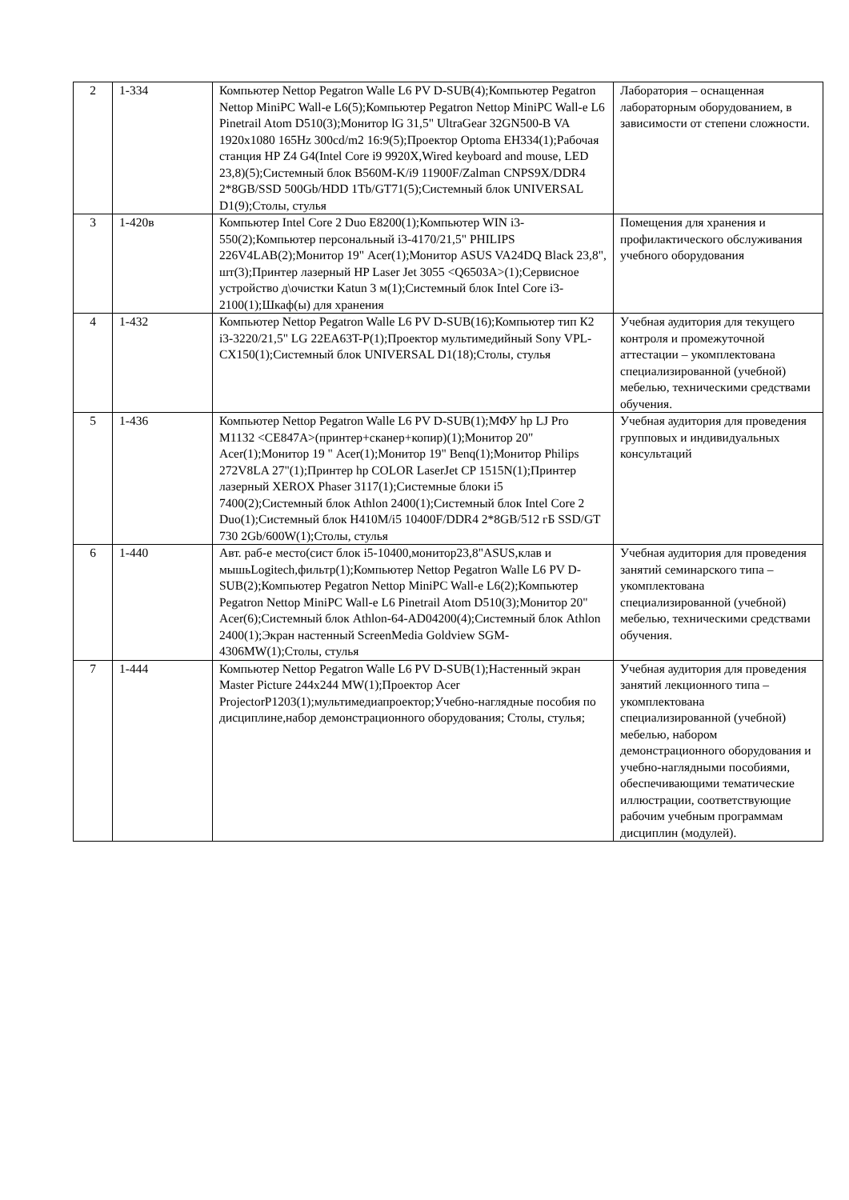| 2 | 1-334 | Компьютер Nettop Pegatron Walle L6 PV D-SUB(4);Компьютер Pegatron Nettop MiniPC Wall-e L6(5);Компьютер Pegatron Nettop MiniPC Wall-e L6 Pinetrail Atom D510(3);Монитор lG 31,5" UltraGear 32GN500-B VA 1920x1080 165Hz 300cd/m2 16:9(5);Проектор Optoma EH334(1);Рабочая станция HP Z4 G4(Intel Core i9 9920X,Wired keyboard and mouse, LED 23,8)(5);Системный блок B560M-K/i9 11900F/Zalman CNPS9X/DDR4 2*8GB/SSD 500Gb/HDD 1Tb/GT71(5);Системный блок UNIVERSAL D1(9);Столы, стулья | Лаборатория – оснащенная лабораторным оборудованием, в зависимости от степени сложности. |
| 3 | 1-420в | Компьютер Intel Core 2 Duo E8200(1);Компьютер WIN i3-550(2);Компьютер персональный i3-4170/21,5" PHILIPS 226V4LAB(2);Монитор 19" Acer(1);Монитор ASUS VA24DQ Black 23,8", шт(3);Принтер лазерный HP Laser Jet 3055 <Q6503A>(1);Сервисное устройство д\очистки Katun 3 м(1);Системный блок Intel Core i3-2100(1);Шкаф(ы) для хранения | Помещения для хранения и профилактического обслуживания учебного оборудования |
| 4 | 1-432 | Компьютер Nettop Pegatron Walle L6 PV D-SUB(16);Компьютер тип К2 i3-3220/21,5" LG 22EA63T-P(1);Проектор мультимедийный Sony VPL-CX150(1);Системный блок UNIVERSAL D1(18);Столы, стулья | Учебная аудитория для текущего контроля и промежуточной аттестации – укомплектована специализированной (учебной) мебелью, техническими средствами обучения. |
| 5 | 1-436 | Компьютер Nettop Pegatron Walle L6 PV D-SUB(1);МФУ hp LJ Pro M1132 <CE847A>(принтер+сканер+копир)(1);Монитор 20" Acer(1);Монитор 19 " Acer(1);Монитор 19" Benq(1);Монитор Philips 272V8LA 27"(1);Принтер hp COLOR LaserJet CP 1515N(1);Принтер лазерный XEROX Phaser 3117(1);Системные блоки i5 7400(2);Системный блок Athlon 2400(1);Системный блок Intel Core 2 Duo(1);Системный блок H410M/i5 10400F/DDR4 2*8GB/512 гБ SSD/GT 730 2Gb/600W(1);Столы, стулья | Учебная аудитория для проведения групповых и индивидуальных консультаций |
| 6 | 1-440 | Авт. раб-е место(сист блок i5-10400,монитор23,8"ASUS,клав и мышьLogitech,фильтр(1);Компьютер Nettop Pegatron Walle L6 PV D-SUB(2);Компьютер Pegatron Nettop MiniPC Wall-e L6(2);Компьютер Pegatron Nettop MiniPC Wall-e L6 Pinetrail Atom D510(3);Монитор 20" Acer(6);Системный блок Athlon-64-AD04200(4);Системный блок Athlon 2400(1);Экран настенный ScreenMedia Goldview SGM-4306MW(1);Столы, стулья | Учебная аудитория для проведения занятий семинарского типа – укомплектована специализированной (учебной) мебелью, техническими средствами обучения. |
| 7 | 1-444 | Компьютер Nettop Pegatron Walle L6 PV D-SUB(1);Настенный экран Master Picture 244x244 MW(1);Проектор Acer ProjectorP1203(1);мультимедиапроектор;Учебно-наглядные пособия по дисциплине,набор демонстрационного оборудования; Столы, стулья; | Учебная аудитория для проведения занятий лекционного типа – укомплектована специализированной (учебной) мебелью, набором демонстрационного оборудования и учебно-наглядными пособиями, обеспечивающими тематические иллюстрации, соответствующие рабочим учебным программам дисциплин (модулей). |